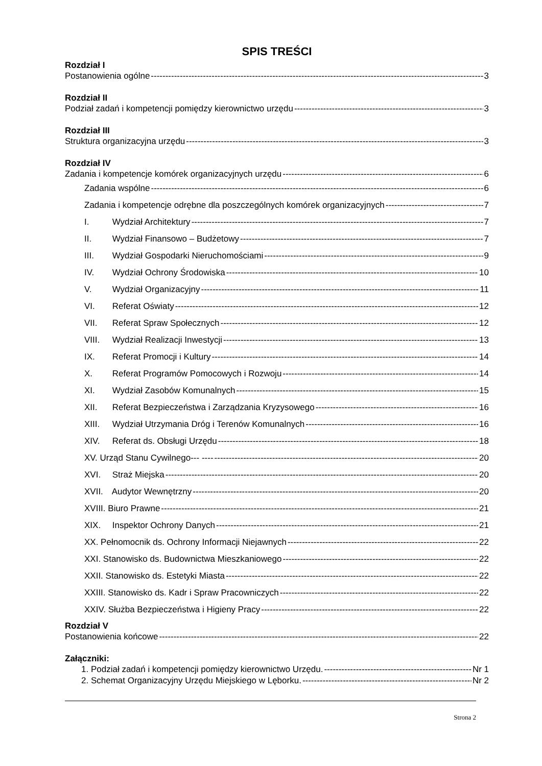SPIS TREŚCI
Rozdział I
Postanowienia ogólne 3
Rozdział II
Podział zadań i kompetencji pomiędzy kierownictwo urzędu 3
Rozdział III
Struktura organizacyjna urzędu 3
Rozdział IV
Zadania i kompetencje komórek organizacyjnych urzędu 6
Zadania wspólne 6
Zadania i kompetencje odrębne dla poszczególnych komórek organizacyjnych 7
I. Wydział Architektury 7
II. Wydział Finansowo – Budżetowy 7
III. Wydział Gospodarki Nieruchomościami 9
IV. Wydział Ochrony Środowiska 10
V. Wydział Organizacyjny 11
VI. Referat Oświaty 12
VII. Referat Spraw Społecznych 12
VIII. Wydział Realizacji Inwestycji 13
IX. Referat Promocji i Kultury 14
X. Referat Programów Pomocowych i Rozwoju 14
XI. Wydział Zasobów Komunalnych 15
XII. Referat Bezpieczeństwa i Zarządzania Kryzysowego 16
XIII. Wydział Utrzymania Dróg i Terenów Komunalnych 16
XIV. Referat ds. Obsługi Urzędu 18
XV. Urząd Stanu Cywilnego--- ---- 20
XVI. Straż Miejska 20
XVII. Audytor Wewnętrzny 20
XVIII. Biuro Prawne 21
XIX. Inspektor Ochrony Danych 21
XX. Pełnomocnik ds. Ochrony Informacji Niejawnych 22
XXI. Stanowisko ds. Budownictwa Mieszkaniowego 22
XXII. Stanowisko ds. Estetyki Miasta 22
XXIII. Stanowisko ds. Kadr i Spraw Pracowniczych 22
XXIV. Służba Bezpieczeństwa i Higieny Pracy 22
Rozdział V
Postanowienia końcowe 22
Załączniki:
1. Podział zadań i kompetencji pomiędzy kierownictwo Urzędu. Nr 1
2. Schemat Organizacyjny Urzędu Miejskiego w Lęborku. Nr 2
Strona 2